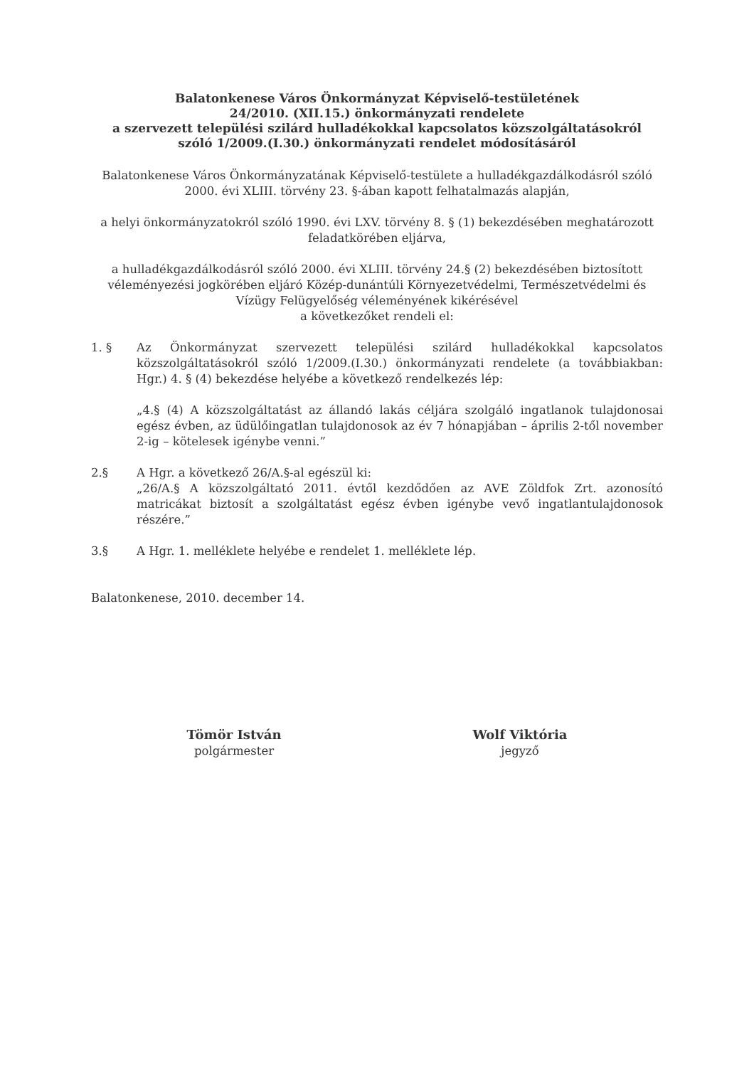Balatonkenese Város Önkormányzat Képviselő-testületének
24/2010. (XII.15.) önkormányzati rendelete
a szervezett települési szilárd hulladékokkal kapcsolatos közszolgáltatásokról
szóló 1/2009.(I.30.) önkormányzati rendelet módosításáról
Balatonkenese Város Önkormányzatának Képviselő-testülete a hulladékgazdálkodásról szóló 2000. évi XLIII. törvény 23. §-ában kapott felhatalmazás alapján,
a helyi önkormányzatokról szóló 1990. évi LXV. törvény 8. § (1) bekezdésében meghatározott feladatkörében eljárva,
a hulladékgazdálkodásról szóló 2000. évi XLIII. törvény 24.§ (2) bekezdésében biztosított véleményezési jogkörében eljáró Közép-dunántúli Környezetvédelmi, Természetvédelmi és Vízügy Felügyelőség véleményének kikérésével
a következőket rendeli el:
1. § Az Önkormányzat szervezett települési szilárd hulladékokkal kapcsolatos közszolgáltatásokról szóló 1/2009.(I.30.) önkormányzati rendelete (a továbbiakban: Hgr.) 4. § (4) bekezdése helyébe a következő rendelkezés lép:
„4.§ (4) A közszolgáltatást az állandó lakás céljára szolgáló ingatlanok tulajdonosai egész évben, az üdülőingatlan tulajdonosok az év 7 hónapjában – április 2-től november 2-ig – kötelesek igénybe venni.”
2.§ A Hgr. a következő 26/A.§-al egészül ki:
„26/A.§ A közszolgáltató 2011. évtől kezdődően az AVE Zöldfok Zrt. azonosító matricákat biztosít a szolgáltatást egész évben igénybe vevő ingatlantulajdonosok részére.”
3.§ A Hgr. 1. melléklete helyébe e rendelet 1. melléklete lép.
Balatonkenese, 2010. december 14.
Tömör István
polgármester
Wolf Viktória
jegyző